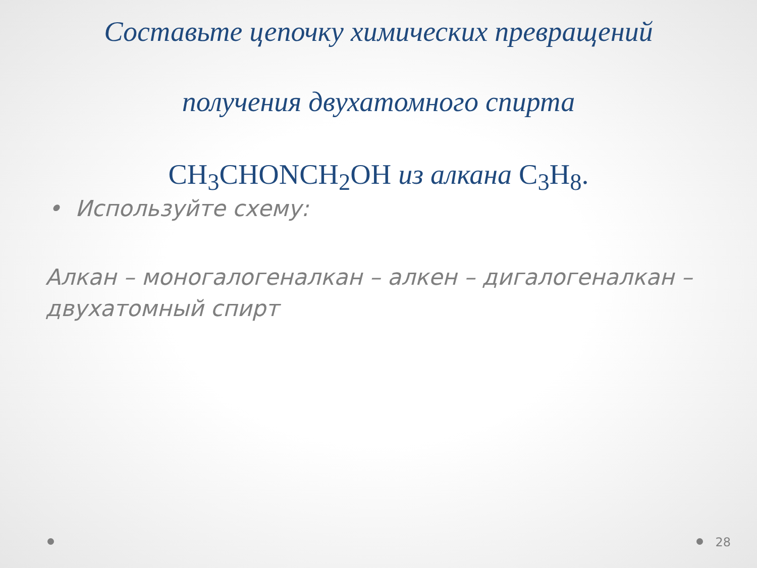Составьте цепочку химических превращений
получения двухатомного спирта
CH<sub>3</sub>CHONCH<sub>2</sub>OH из алкана C<sub>3</sub>H<sub>8</sub>.
• Используйте схему:
Алкан – моногалогеналкан – алкен – дигалогеналкан – двухатомный спирт
28